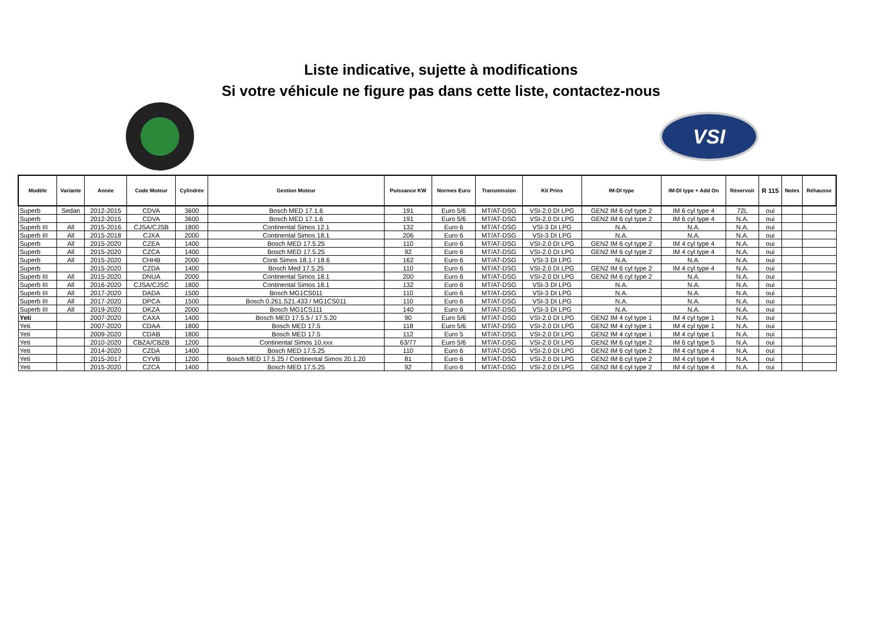Liste indicative, sujette à modifications
Si votre véhicule ne figure pas dans cette liste, contactez-nous
VSI
| Modèle | Variante | Année | Code Moteur | Cylindrée | Gestion Moteur | Puissance KW | Normes Euro | Transmission | Kit Prins | IM-DI type | IM-DI type + Add On | Réservoir | R 115 | Notes | Réhausse |
| --- | --- | --- | --- | --- | --- | --- | --- | --- | --- | --- | --- | --- | --- | --- | --- |
| Superb | Sedan | 2012-2015 | CDVA | 3600 | Bosch MED 17.1.6 | 191 | Euro 5/6 | MT/AT-DSG | VSI-2.0 DI LPG | GEN2 IM 6 cyl type 2 | IM 6 cyl type 4 | 72L | oui | | |
| Superb | | 2012-2015 | CDVA | 3600 | Bosch MED 17.1.6 | 191 | Euro 5/6 | MT/AT-DSG | VSI-2.0 DI LPG | GEN2 IM 6 cyl type 2 | IM 6 cyl type 4 | N.A. | oui | | |
| Superb III | All | 2015-2016 | CJSA/CJSB | 1800 | Continental Simos 12.1 | 132 | Euro 6 | MT/AT-DSG | VSI-3 DI LPG | N.A. | N.A. | N.A. | oui | | |
| Superb III | All | 2015-2018 | CJXA | 2000 | Continental Simos 18.1 | 206 | Euro 6 | MT/AT-DSG | VSI-3 DI LPG | N.A. | N.A. | N.A. | oui | | |
| Superb | All | 2015-2020 | CZEA | 1400 | Bosch MED 17.5.25 | 110 | Euro 6 | MT/AT-DSG | VSI-2.0 DI LPG | GEN2 IM 6 cyl type 2 | IM 4 cyl type 4 | N.A. | oui | | |
| Superb | All | 2015-2020 | CZCA | 1400 | Bosch MED 17.5.25 | 92 | Euro 6 | MT/AT-DSG | VSI-2.0 DI LPG | GEN2 IM 6 cyl type 2 | IM 4 cyl type 4 | N.A. | oui | | |
| Superb | All | 2015-2020 | CHHB | 2000 | Conti Simos 18.1 / 18.6 | 162 | Euro 6 | MT/AT-DSG | VSI-3 DI LPG | N.A. | N.A. | N.A. | oui | | |
| Superb | | 2015-2020 | CZDA | 1400 | Bosch Med 17.5.25 | 110 | Euro 6 | MT/AT-DSG | VSI-2.0 DI LPG | GEN2 IM 6 cyl type 2 | IM 4 cyl type 4 | N.A. | oui | | |
| Superb III | All | 2015-2020 | DNUA | 2000 | Continental Simos 18.1 | 200 | Euro 6 | MT/AT-DSG | VSI-2.0 DI LPG | GEN2 IM 6 cyl type 2 | N.A. | N.A. | oui | | |
| Superb III | All | 2016-2020 | CJSA/CJSC | 1800 | Continental Simos 18.1 | 132 | Euro 6 | MT/AT-DSG | VSI-3 DI LPG | N.A. | N.A. | N.A. | oui | | |
| Superb III | All | 2017-2020 | DADA | 1500 | Bosch MG1CS011 | 110 | Euro 6 | MT/AT-DSG | VSI-3 DI LPG | N.A. | N.A. | N.A. | oui | | |
| Superb III | All | 2017-2020 | DPCA | 1500 | Bosch 0.261.S21.433 / MG1CS011 | 110 | Euro 6 | MT/AT-DSG | VSI-3 DI LPG | N.A. | N.A. | N.A. | oui | | |
| Superb III | All | 2019-2020 | DKZA | 2000 | Bosch MG1CS111 | 140 | Euro 6 | MT/AT-DSG | VSI-3 DI LPG | N.A. | N.A. | N.A. | oui | | |
| Yeti | | 2007-2020 | CAXA | 1400 | Bosch MED 17.5.5 / 17.5.20 | 90 | Euro 5/6 | MT/AT-DSG | VSI-2.0 DI LPG | GEN2 IM 4 cyl type 1 | IM 4 cyl type 1 | N.A. | oui | | |
| Yeti | | 2007-2020 | CDAA | 1800 | Bosch MED 17.5 | 118 | Euro 5/6 | MT/AT-DSG | VSI-2.0 DI LPG | GEN2 IM 4 cyl type 1 | IM 4 cyl type 1 | N.A. | oui | | |
| Yeti | | 2009-2020 | CDAB | 1800 | Bosch MED 17.5 | 112 | Euro 5 | MT/AT-DSG | VSI-2.0 DI LPG | GEN2 IM 4 cyl type 1 | IM 4 cyl type 1 | N.A. | oui | | |
| Yeti | | 2010-2020 | CBZA/CBZB | 1200 | Continental Simos 10.xxx | 63/77 | Euro 5/6 | MT/AT-DSG | VSI-2.0 DI LPG | GEN2 IM 6 cyl type 2 | IM 6 cyl type 5 | N.A. | oui | | |
| Yeti | | 2014-2020 | CZDA | 1400 | Bosch MED 17.5.25 | 110 | Euro 6 | MT/AT-DSG | VSI-2.0 DI LPG | GEN2 IM 6 cyl type 2 | IM 4 cyl type 4 | N.A. | oui | | |
| Yeti | | 2015-2017 | CYVB | 1200 | Bosch MED 17.5.25 / Continental Simos 20.1.20 | 81 | Euro 6 | MT/AT-DSG | VSI-2.0 DI LPG | GEN2 IM 6 cyl type 2 | IM 4 cyl type 4 | N.A. | oui | | |
| Yeti | | 2015-2020 | CZCA | 1400 | Bosch MED 17.5.25 | 92 | Euro 6 | MT/AT-DSG | VSI-2.0 DI LPG | GEN2 IM 6 cyl type 2 | IM 4 cyl type 4 | N.A. | oui | | |